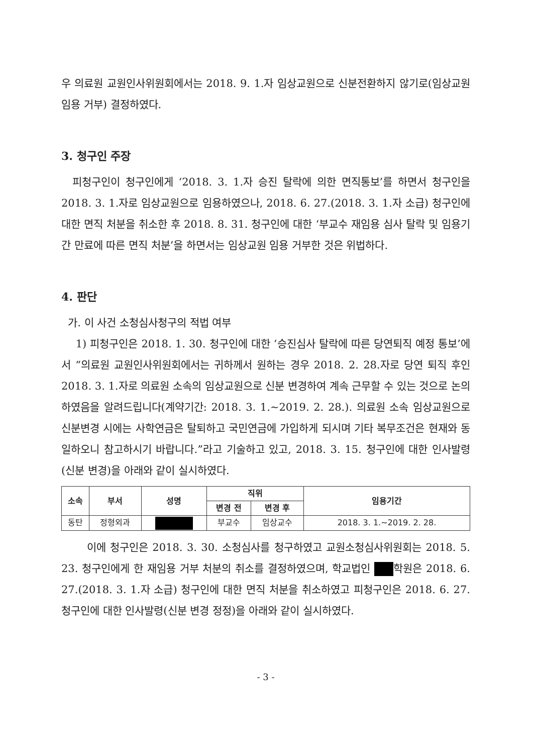우 의료원 교원인사위원회에서는 2018. 9. 1.자 임상교원으로 신분전환하지 않기로(임상교원 임용 거부) 결정하였다.
3. 청구인 주장
피청구인이 청구인에게 ‘2018. 3. 1.자 승진 탈락에 의한 면직통보’를 하면서 청구인을 2018. 3. 1.자로 임상교원으로 임용하였으나, 2018. 6. 27.(2018. 3. 1.자 소급) 청구인에 대한 면직 처분을 취소한 후 2018. 8. 31. 청구인에 대한 ‘부교수 재임용 심사 탈락 및 임용기간 만료에 따른 면직 처분’을 하면서는 임상교원 임용 거부한 것은 위법하다.
4. 판단
가. 이 사건 소청심사청구의 적법 여부
1) 피청구인은 2018. 1. 30. 청구인에 대한 ‘승진심사 탈락에 따른 당연퇴직 예정 통보’에서 “의료원 교원인사위원회에서는 귀하께서 원하는 경우 2018. 2. 28.자로 당연 퇴직 후인 2018. 3. 1.자로 의료원 소속의 임상교원으로 신분 변경하여 계속 근무할 수 있는 것으로 논의하였음을 알려드립니다(계약기간: 2018. 3. 1.~2019. 2. 28.). 의료원 소속 임상교원으로 신분변경 시에는 사학연금은 탈퇴하고 국민연금에 가입하게 되시며 기타 복무조건은 현재와 동일하오니 참고하시기 바랍니다.”라고 기술하고 있고, 2018. 3. 15. 청구인에 대한 인사발령(신분 변경)을 아래와 같이 실시하였다.
| 소속 | 부서 | 성명 | 직위 | | 임용기간 |
| --- | --- | --- | --- | --- | --- |
| | | | 변경 전 | 변경 후 | |
| 동탄 | 정형외과 | | 부교수 | 임상교수 | 2018. 3. 1.~2019. 2. 28. |
이에 청구인은 2018. 3. 30. 소청심사를 청구하였고 교원소청심사위원회는 2018. 5. 23. 청구인에게 한 재임용 거부 처분의 취소를 결정하였으며, 학교법인 학원은 2018. 6. 27.(2018. 3. 1.자 소급) 청구인에 대한 면직 처분을 취소하였고 피청구인은 2018. 6. 27. 청구인에 대한 인사발령(신분 변경 정정)을 아래와 같이 실시하였다.
- 3 -